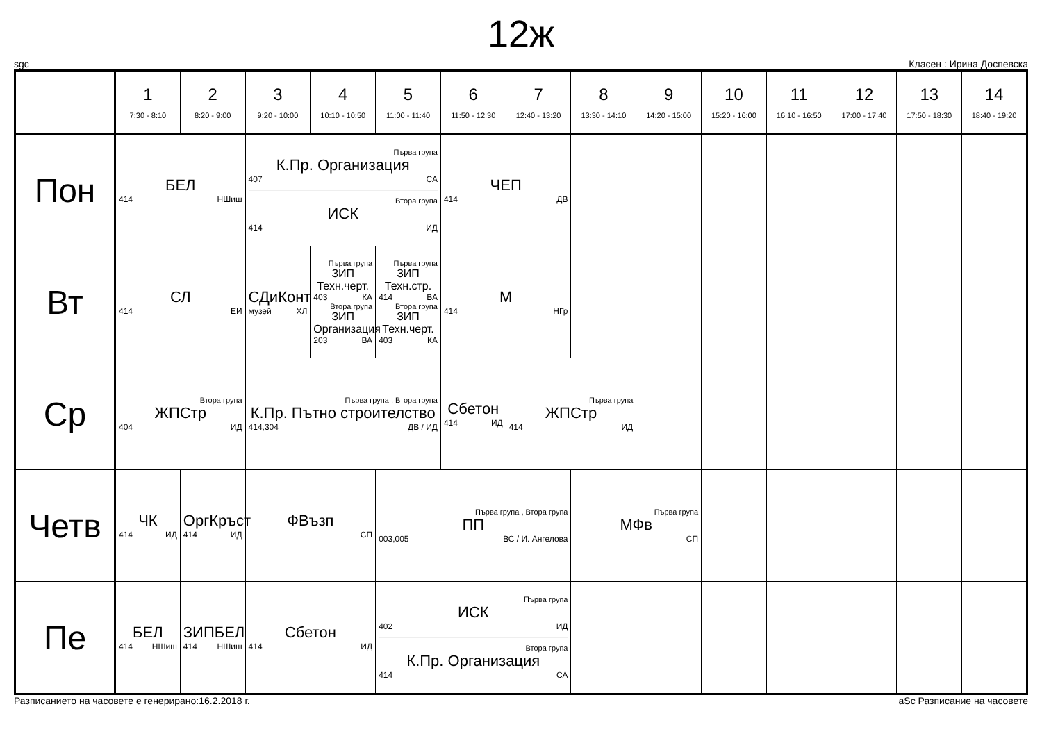12ж
sgc Класен : Ирина Доспевска
| | 1 7:30 - 8:10 | 2 8:20 - 9:00 | 3 9:20 - 10:00 | 4 10:10 - 10:50 | 5 11:00 - 11:40 | 6 11:50 - 12:30 | 7 12:40 - 13:20 | 8 13:30 - 14:10 | 9 14:20 - 15:00 | 10 15:20 - 16:00 | 11 16:10 - 16:50 | 12 17:00 - 17:40 | 13 17:50 - 18:30 | 14 18:40 - 19:20 |
| --- | --- | --- | --- | --- | --- | --- | --- | --- | --- | --- | --- | --- | --- | --- |
| Пон | БЕЛ 414 НШиш | | Първа група К.Пр. Организация 407 СА Втора група ИСК 414 ИД | | | ЧЕП 414 ДВ | | | | | | | | |
| Вт | СЛ 414 ЕИ | | СДиКонт музей ХЛ | Първа група ЗИП Техн.черт. 403 КА Втора група ЗИП Организация 203 ВА | Първа група ЗИП Техн.стр. 414 ВА Втора група ЗИП Техн.черт. 403 КА | М 414 НГр | | | | | | | | |
| Ср | Втора група ЖПСтр 404 ИД | | Първа група , Втора група К.Пр. Пътно строителство 414,304 ДВ / ИД | | | Сбетон 414 ИД | Първа група ЖПСтр 414 ИД | | | | | | | |
| Четв | ЧК 414 ИД | ОргКръст 414 ИД | ФВъзп СП | | Първа група , Втора група ПП 003,005 ВС / И. Ангелова | | | Първа група МФв СП | | | | | | |
| Пе | БЕЛ 414 НШиш | ЗИПБЕЛ 414 НШиш | Сбетон 414 ИД | | Първа група ИСК 402 ИД Втора група К.Пр. Организация 414 СА | | | | | | | | | |
Разписанието на часовете е генерирано:16.2.2018 г. aSc Разписание на часовете